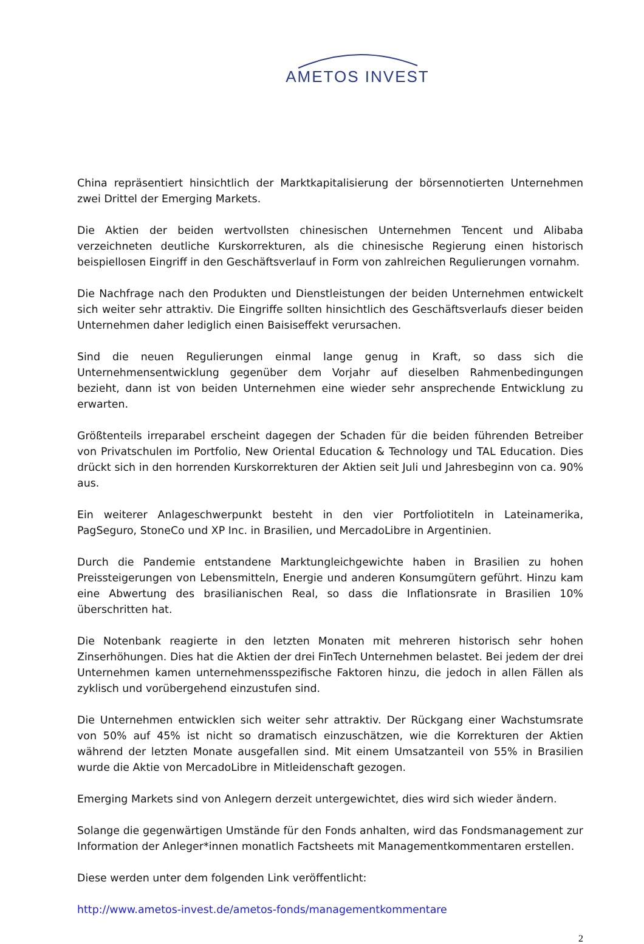AMETOS INVEST
China repräsentiert hinsichtlich der Marktkapitalisierung der börsennotierten Unternehmen zwei Drittel der Emerging Markets.
Die Aktien der beiden wertvollsten chinesischen Unternehmen Tencent und Alibaba verzeichneten deutliche Kurskorrekturen, als die chinesische Regierung einen historisch beispiellosen Eingriff in den Geschäftsverlauf in Form von zahlreichen Regulierungen vornahm.
Die Nachfrage nach den Produkten und Dienstleistungen der beiden Unternehmen entwickelt sich weiter sehr attraktiv. Die Eingriffe sollten hinsichtlich des Geschäftsverlaufs dieser beiden Unternehmen daher lediglich einen Baisiseffekt verursachen.
Sind die neuen Regulierungen einmal lange genug in Kraft, so dass sich die Unternehmensentwicklung gegenüber dem Vorjahr auf dieselben Rahmenbedingungen bezieht, dann ist von beiden Unternehmen eine wieder sehr ansprechende Entwicklung zu erwarten.
Größtenteils irreparabel erscheint dagegen der Schaden für die beiden führenden Betreiber von Privatschulen im Portfolio, New Oriental Education & Technology und TAL Education. Dies drückt sich in den horrenden Kurskorrekturen der Aktien seit Juli und Jahresbeginn von ca. 90% aus.
Ein weiterer Anlageschwerpunkt besteht in den vier Portfoliotiteln in Lateinamerika, PagSeguro, StoneCo und XP Inc. in Brasilien, und MercadoLibre in Argentinien.
Durch die Pandemie entstandene Marktungleichgewichte haben in Brasilien zu hohen Preissteigerungen von Lebensmitteln, Energie und anderen Konsumgütern geführt. Hinzu kam eine Abwertung des brasilianischen Real, so dass die Inflationsrate in Brasilien 10% überschritten hat.
Die Notenbank reagierte in den letzten Monaten mit mehreren historisch sehr hohen Zinserhöhungen. Dies hat die Aktien der drei FinTech Unternehmen belastet. Bei jedem der drei Unternehmen kamen unternehmensspezifische Faktoren hinzu, die jedoch in allen Fällen als zyklisch und vorübergehend einzustufen sind.
Die Unternehmen entwicklen sich weiter sehr attraktiv. Der Rückgang einer Wachstumsrate von 50% auf 45% ist nicht so dramatisch einzuschätzen, wie die Korrekturen der Aktien während der letzten Monate ausgefallen sind. Mit einem Umsatzanteil von 55% in Brasilien wurde die Aktie von MercadoLibre in Mitleidenschaft gezogen.
Emerging Markets sind von Anlegern derzeit untergewichtet, dies wird sich wieder ändern.
Solange die gegenwärtigen Umstände für den Fonds anhalten, wird das Fondsmanagement zur Information der Anleger*innen monatlich Factsheets mit Managementkommentaren erstellen.
Diese werden unter dem folgenden Link veröffentlicht:
http://www.ametos-invest.de/ametos-fonds/managementkommentare
2